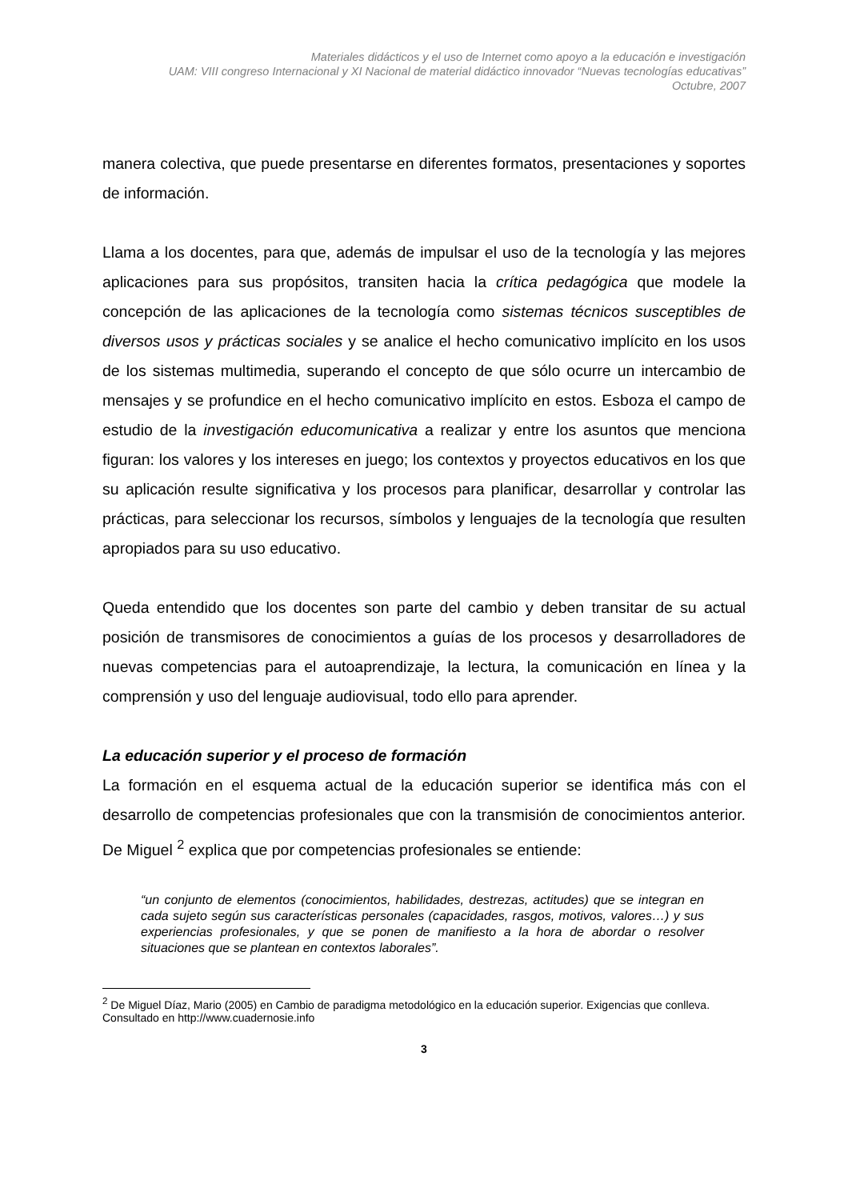Materiales didácticos y el uso de Internet como apoyo a la educación e investigación
UAM: VIII congreso Internacional y XI Nacional de material didáctico innovador “Nuevas tecnologías educativas”
Octubre, 2007
manera colectiva, que puede presentarse en diferentes formatos, presentaciones y soportes de información.
Llama a los docentes, para que, además de impulsar el uso de la tecnología y las mejores aplicaciones para sus propósitos, transiten hacia la crítica pedagógica que modele la concepción de las aplicaciones de la tecnología como sistemas técnicos susceptibles de diversos usos y prácticas sociales y se analice el hecho comunicativo implícito en los usos de los sistemas multimedia, superando el concepto de que sólo ocurre un intercambio de mensajes y se profundice en el hecho comunicativo implícito en estos. Esboza el campo de estudio de la investigación educomunicativa a realizar y entre los asuntos que menciona figuran: los valores y los intereses en juego; los contextos y proyectos educativos en los que su aplicación resulte significativa y los procesos para planificar, desarrollar y controlar las prácticas, para seleccionar los recursos, símbolos y lenguajes de la tecnología que resulten apropiados para su uso educativo.
Queda entendido que los docentes son parte del cambio y deben transitar de su actual posición de transmisores de conocimientos a guías de los procesos y desarrolladores de nuevas competencias para el autoaprendizaje, la lectura, la comunicación en línea y la comprensión y uso del lenguaje audiovisual, todo ello para aprender.
La educación superior y el proceso de formación
La formación en el esquema actual de la educación superior se identifica más con el desarrollo de competencias profesionales que con la transmisión de conocimientos anterior. De Miguel <sup>2</sup> explica que por competencias profesionales se entiende:
“un conjunto de elementos (conocimientos, habilidades, destrezas, actitudes) que se integran en cada sujeto según sus características personales (capacidades, rasgos, motivos, valores…) y sus experiencias profesionales, y que se ponen de manifiesto a la hora de abordar o resolver situaciones que se plantean en contextos laborales”.
<sup>2</sup> De Miguel Díaz, Mario (2005) en Cambio de paradigma metodológico en la educación superior. Exigencias que conlleva. Consultado en http://www.cuadernosie.info
3